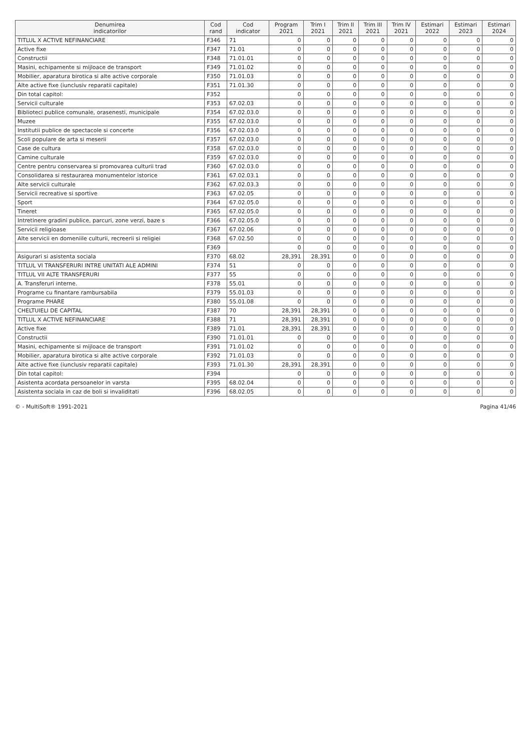| Denumirea indicatorilor | Cod rand | Cod indicator | Program 2021 | Trim I 2021 | Trim II 2021 | Trim III 2021 | Trim IV 2021 | Estimari 2022 | Estimari 2023 | Estimari 2024 |
| --- | --- | --- | --- | --- | --- | --- | --- | --- | --- | --- |
| TITLUL X ACTIVE NEFINANCIARE | F346 | 71 | 0 | 0 | 0 | 0 | 0 | 0 | 0 | 0 |
| Active fixe | F347 | 71.01 | 0 | 0 | 0 | 0 | 0 | 0 | 0 | 0 |
| Constructii | F348 | 71.01.01 | 0 | 0 | 0 | 0 | 0 | 0 | 0 | 0 |
| Masini, echipamente si mijloace de transport | F349 | 71.01.02 | 0 | 0 | 0 | 0 | 0 | 0 | 0 | 0 |
| Mobilier, aparatura birotica si alte active corporale | F350 | 71.01.03 | 0 | 0 | 0 | 0 | 0 | 0 | 0 | 0 |
| Alte active fixe (iunclusiv reparatii capitale) | F351 | 71.01.30 | 0 | 0 | 0 | 0 | 0 | 0 | 0 | 0 |
| Din total capitol: | F352 | | 0 | 0 | 0 | 0 | 0 | 0 | 0 | 0 |
| Servicii culturale | F353 | 67.02.03 | 0 | 0 | 0 | 0 | 0 | 0 | 0 | 0 |
| Biblioteci publice comunale, orasenesti, municipale | F354 | 67.02.03.0 | 0 | 0 | 0 | 0 | 0 | 0 | 0 | 0 |
| Muzee | F355 | 67.02.03.0 | 0 | 0 | 0 | 0 | 0 | 0 | 0 | 0 |
| Institutii publice de spectacole si concerte | F356 | 67.02.03.0 | 0 | 0 | 0 | 0 | 0 | 0 | 0 | 0 |
| Scoli populare de arta si meserii | F357 | 67.02.03.0 | 0 | 0 | 0 | 0 | 0 | 0 | 0 | 0 |
| Case de cultura | F358 | 67.02.03.0 | 0 | 0 | 0 | 0 | 0 | 0 | 0 | 0 |
| Camine culturale | F359 | 67.02.03.0 | 0 | 0 | 0 | 0 | 0 | 0 | 0 | 0 |
| Centre pentru conservarea si promovarea culturii trad | F360 | 67.02.03.0 | 0 | 0 | 0 | 0 | 0 | 0 | 0 | 0 |
| Consolidarea si restaurarea monumentelor istorice | F361 | 67.02.03.1 | 0 | 0 | 0 | 0 | 0 | 0 | 0 | 0 |
| Alte servicii culturale | F362 | 67.02.03.3 | 0 | 0 | 0 | 0 | 0 | 0 | 0 | 0 |
| Servicii recreative si sportive | F363 | 67.02.05 | 0 | 0 | 0 | 0 | 0 | 0 | 0 | 0 |
| Sport | F364 | 67.02.05.0 | 0 | 0 | 0 | 0 | 0 | 0 | 0 | 0 |
| Tineret | F365 | 67.02.05.0 | 0 | 0 | 0 | 0 | 0 | 0 | 0 | 0 |
| Intretinere gradini publice, parcuri, zone verzi, baze s | F366 | 67.02.05.0 | 0 | 0 | 0 | 0 | 0 | 0 | 0 | 0 |
| Servicii religioase | F367 | 67.02.06 | 0 | 0 | 0 | 0 | 0 | 0 | 0 | 0 |
| Alte servicii en domeniile culturii, recreerii si religiei | F368 | 67.02.50 | 0 | 0 | 0 | 0 | 0 | 0 | 0 | 0 |
| | F369 | | 0 | 0 | 0 | 0 | 0 | 0 | 0 | 0 |
| Asigurari si asistenta sociala | F370 | 68.02 | 28,391 | 28,391 | 0 | 0 | 0 | 0 | 0 | 0 |
| TITLUL VI TRANSFERURI INTRE UNITATI ALE ADMINI | F374 | 51 | 0 | 0 | 0 | 0 | 0 | 0 | 0 | 0 |
| TITLUL VII ALTE TRANSFERURI | F377 | 55 | 0 | 0 | 0 | 0 | 0 | 0 | 0 | 0 |
| A. Transferuri interne. | F378 | 55.01 | 0 | 0 | 0 | 0 | 0 | 0 | 0 | 0 |
| Programe cu finantare rambursabila | F379 | 55.01.03 | 0 | 0 | 0 | 0 | 0 | 0 | 0 | 0 |
| Programe PHARE | F380 | 55.01.08 | 0 | 0 | 0 | 0 | 0 | 0 | 0 | 0 |
| CHELTUIELI DE CAPITAL | F387 | 70 | 28,391 | 28,391 | 0 | 0 | 0 | 0 | 0 | 0 |
| TITLUL X ACTIVE NEFINANCIARE | F388 | 71 | 28,391 | 28,391 | 0 | 0 | 0 | 0 | 0 | 0 |
| Active fixe | F389 | 71.01 | 28,391 | 28,391 | 0 | 0 | 0 | 0 | 0 | 0 |
| Constructii | F390 | 71.01.01 | 0 | 0 | 0 | 0 | 0 | 0 | 0 | 0 |
| Masini, echipamente si mijloace de transport | F391 | 71.01.02 | 0 | 0 | 0 | 0 | 0 | 0 | 0 | 0 |
| Mobilier, aparatura birotica si alte active corporale | F392 | 71.01.03 | 0 | 0 | 0 | 0 | 0 | 0 | 0 | 0 |
| Alte active fixe (iunclusiv reparatii capitale) | F393 | 71.01.30 | 28,391 | 28,391 | 0 | 0 | 0 | 0 | 0 | 0 |
| Din total capitol: | F394 | | 0 | 0 | 0 | 0 | 0 | 0 | 0 | 0 |
| Asistenta acordata persoanelor in varsta | F395 | 68.02.04 | 0 | 0 | 0 | 0 | 0 | 0 | 0 | 0 |
| Asistenta sociala in caz de boli si invaliditati | F396 | 68.02.05 | 0 | 0 | 0 | 0 | 0 | 0 | 0 | 0 |
© - MultiSoft® 1991-2021 Pagina 41/46